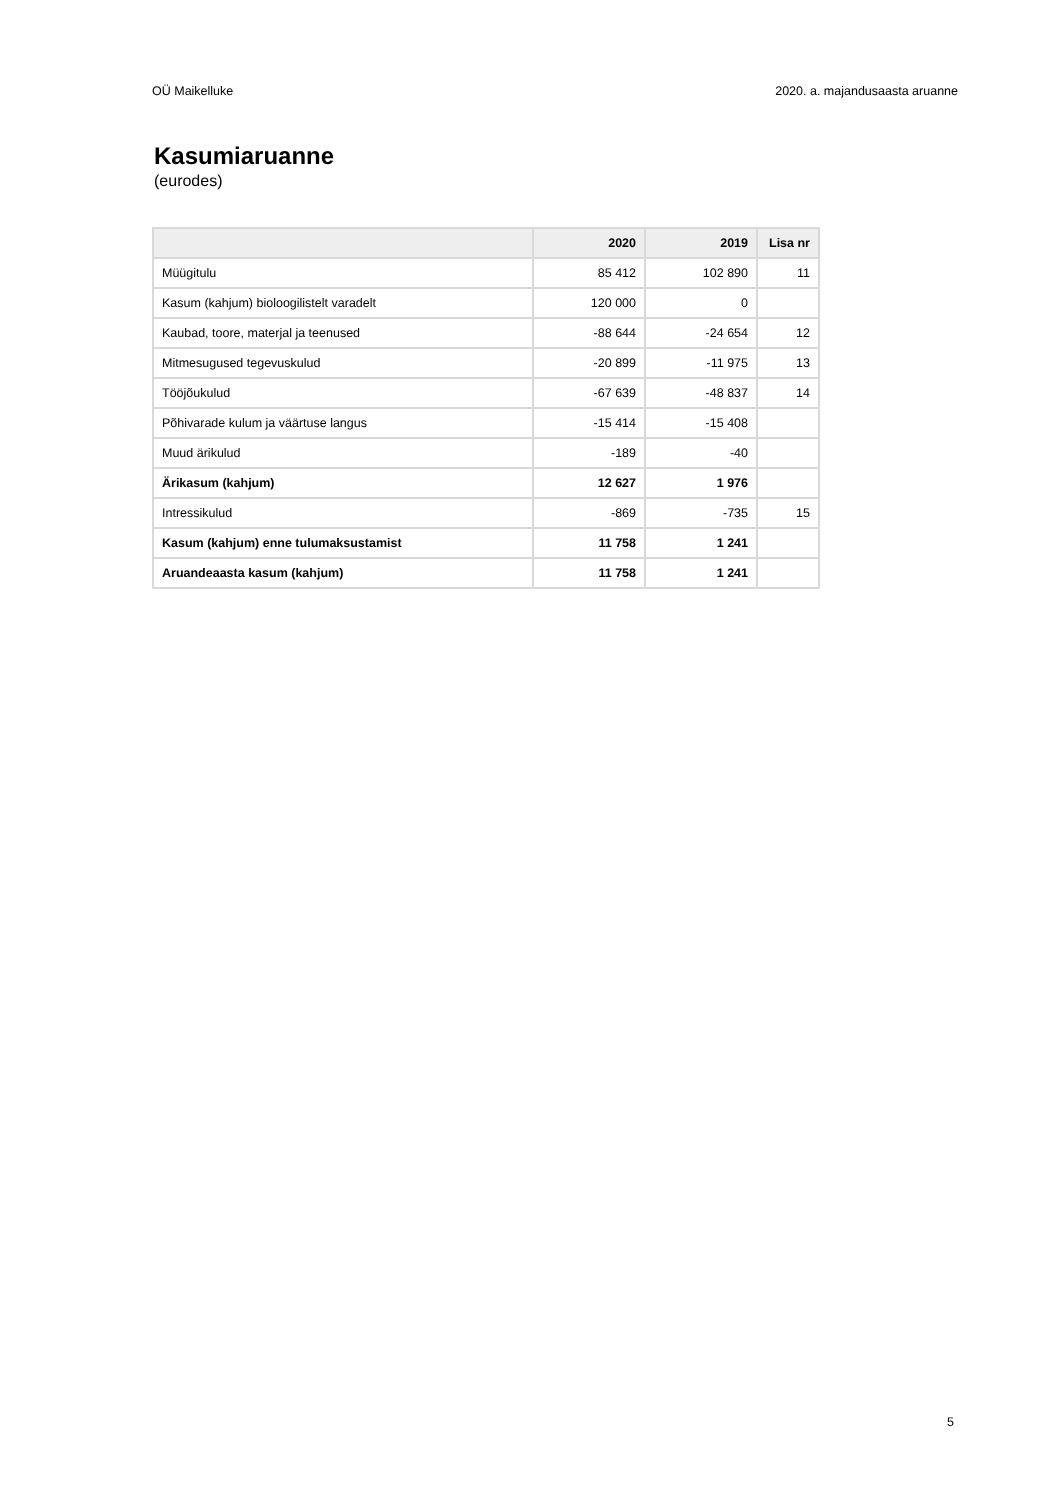OÜ Maikelluke 2020. a. majandusaasta aruanne
Kasumiaruanne
(eurodes)
| | 2020 | 2019 | Lisa nr |
| --- | --- | --- | --- |
| Müügitulu | 85 412 | 102 890 | 11 |
| Kasum (kahjum) bioloogilistelt varadelt | 120 000 | 0 | |
| Kaubad, toore, materjal ja teenused | -88 644 | -24 654 | 12 |
| Mitmesugused tegevuskulud | -20 899 | -11 975 | 13 |
| Tööjõukulud | -67 639 | -48 837 | 14 |
| Põhivarade kulum ja väärtuse langus | -15 414 | -15 408 | |
| Muud ärikulud | -189 | -40 | |
| Ärikasum (kahjum) | 12 627 | 1 976 | |
| Intressikulud | -869 | -735 | 15 |
| Kasum (kahjum) enne tulumaksustamist | 11 758 | 1 241 | |
| Aruandeaasta kasum (kahjum) | 11 758 | 1 241 | |
5